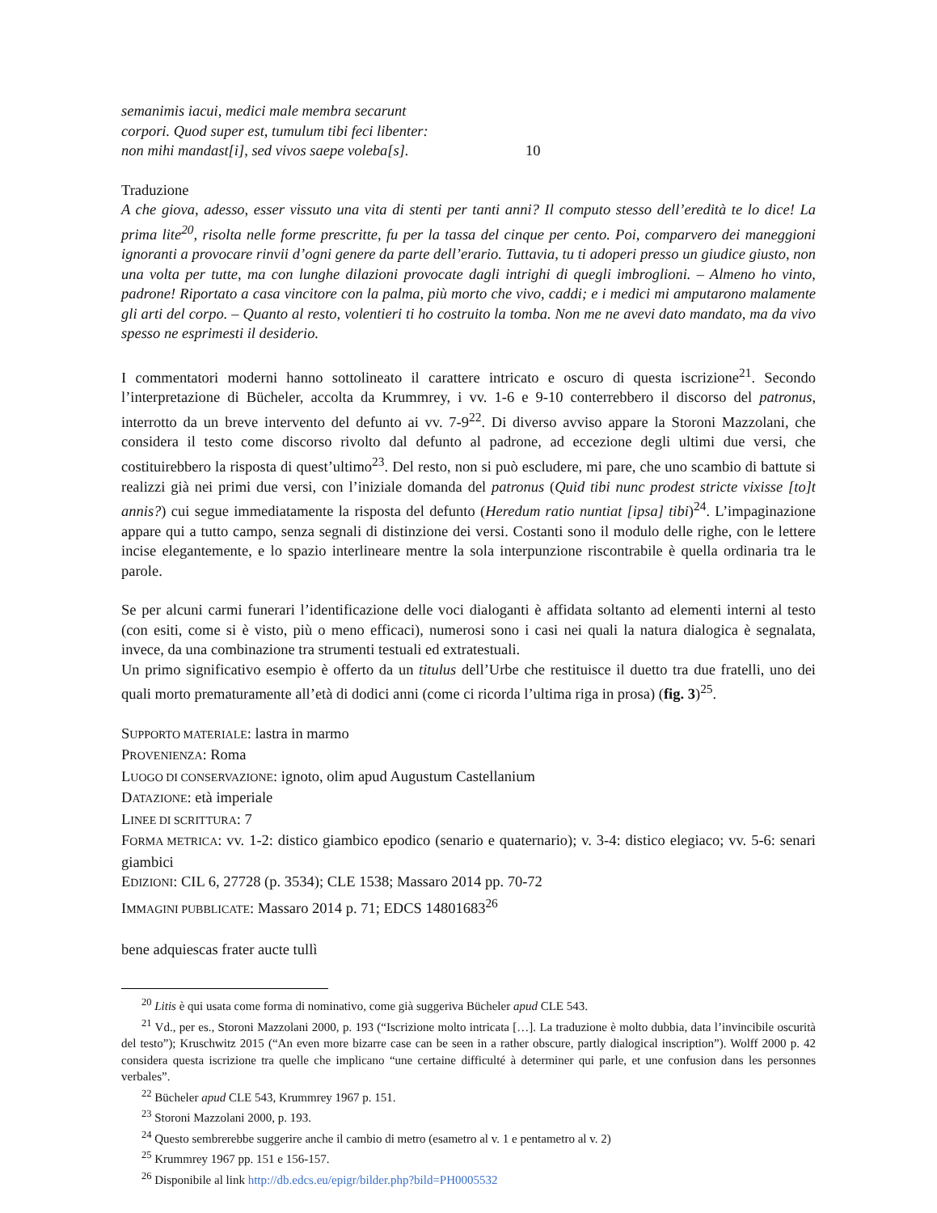semanimis iacui, medici male membra secarunt
corpori. Quod super est, tumulum tibi feci libenter:
non mihi mandast[i], sed vivos saepe voleba[s]. 10
Traduzione
A che giova, adesso, esser vissuto una vita di stenti per tanti anni? Il computo stesso dell’eredità te lo dice! La prima lite<sup>20</sup>, risolta nelle forme prescritte, fu per la tassa del cinque per cento. Poi, comparvero dei maneggioni ignoranti a provocare rinvii d’ogni genere da parte dell’erario. Tuttavia, tu ti adoperi presso un giudice giusto, non una volta per tutte, ma con lunghe dilazioni provocate dagli intrighi di quegli imbroglioni. – Almeno ho vinto, padrone! Riportato a casa vincitore con la palma, più morto che vivo, caddi; e i medici mi amputarono malamente gli arti del corpo. – Quanto al resto, volentieri ti ho costruito la tomba. Non me ne avevi dato mandato, ma da vivo spesso ne esprimesti il desiderio.
I commentatori moderni hanno sottolineato il carattere intricato e oscuro di questa iscrizione<sup>21</sup>. Secondo l’interpretazione di Bücheler, accolta da Krummrey, i vv. 1-6 e 9-10 conterrebbero il discorso del patronus, interrotto da un breve intervento del defunto ai vv. 7-9<sup>22</sup>. Di diverso avviso appare la Storoni Mazzolani, che considera il testo come discorso rivolto dal defunto al padrone, ad eccezione degli ultimi due versi, che costituirebbero la risposta di quest’ultimo<sup>23</sup>. Del resto, non si può escludere, mi pare, che uno scambio di battute si realizzi già nei primi due versi, con l’iniziale domanda del patronus (Quid tibi nunc prodest stricte vixisse [to]t annis?) cui segue immediatamente la risposta del defunto (Heredum ratio nuntiat [ipsa] tibi)<sup>24</sup>. L’impaginazione appare qui a tutto campo, senza segnali di distinzione dei versi. Costanti sono il modulo delle righe, con le lettere incise elegantemente, e lo spazio interlineare mentre la sola interpunzione riscontrabile è quella ordinaria tra le parole.
Se per alcuni carmi funerari l’identificazione delle voci dialoganti è affidata soltanto ad elementi interni al testo (con esiti, come si è visto, più o meno efficaci), numerosi sono i casi nei quali la natura dialogica è segnalata, invece, da una combinazione tra strumenti testuali ed extratestuali.
Un primo significativo esempio è offerto da un titulus dell’Urbe che restituisce il duetto tra due fratelli, uno dei quali morto prematuramente all’età di dodici anni (come ci ricorda l’ultima riga in prosa) (fig. 3)<sup>25</sup>.
SUPPORTO MATERIALE: lastra in marmo
PROVENIENZA: Roma
LUOGO DI CONSERVAZIONE: ignoto, olim apud Augustum Castellanium
DATAZIONE: età imperiale
LINEE DI SCRITTURA: 7
FORMA METRICA: vv. 1-2: distico giambico epodico (senario e quaternario); v. 3-4: distico elegiaco; vv. 5-6: senari giambici
EDIZIONI: CIL 6, 27728 (p. 3534); CLE 1538; Massaro 2014 pp. 70-72
IMMAGINI PUBBLICATE: Massaro 2014 p. 71; EDCS 14801683<sup>26</sup>
bene adquiescas frater aucte tullì
<sup>20</sup> Litis è qui usata come forma di nominativo, come già suggeriva Bücheler apud CLE 543.
<sup>21</sup> Vd., per es., Storoni Mazzolani 2000, p. 193 (“Iscrizione molto intricata […]. La traduzione è molto dubbia, data l’invincibile oscurità del testo”); Kruschwitz 2015 (“An even more bizarre case can be seen in a rather obscure, partly dialogical inscription”). Wolff 2000 p. 42 considera questa iscrizione tra quelle che implicano “une certaine difficulté à determiner qui parle, et une confusion dans les personnes verbales”.
<sup>22</sup> Bücheler apud CLE 543, Krummrey 1967 p. 151.
<sup>23</sup> Storoni Mazzolani 2000, p. 193.
<sup>24</sup> Questo sembrerebbe suggerire anche il cambio di metro (esametro al v. 1 e pentametro al v. 2)
<sup>25</sup> Krummrey 1967 pp. 151 e 156-157.
<sup>26</sup> Disponibile al link http://db.edcs.eu/epigr/bilder.php?bild=PH0005532